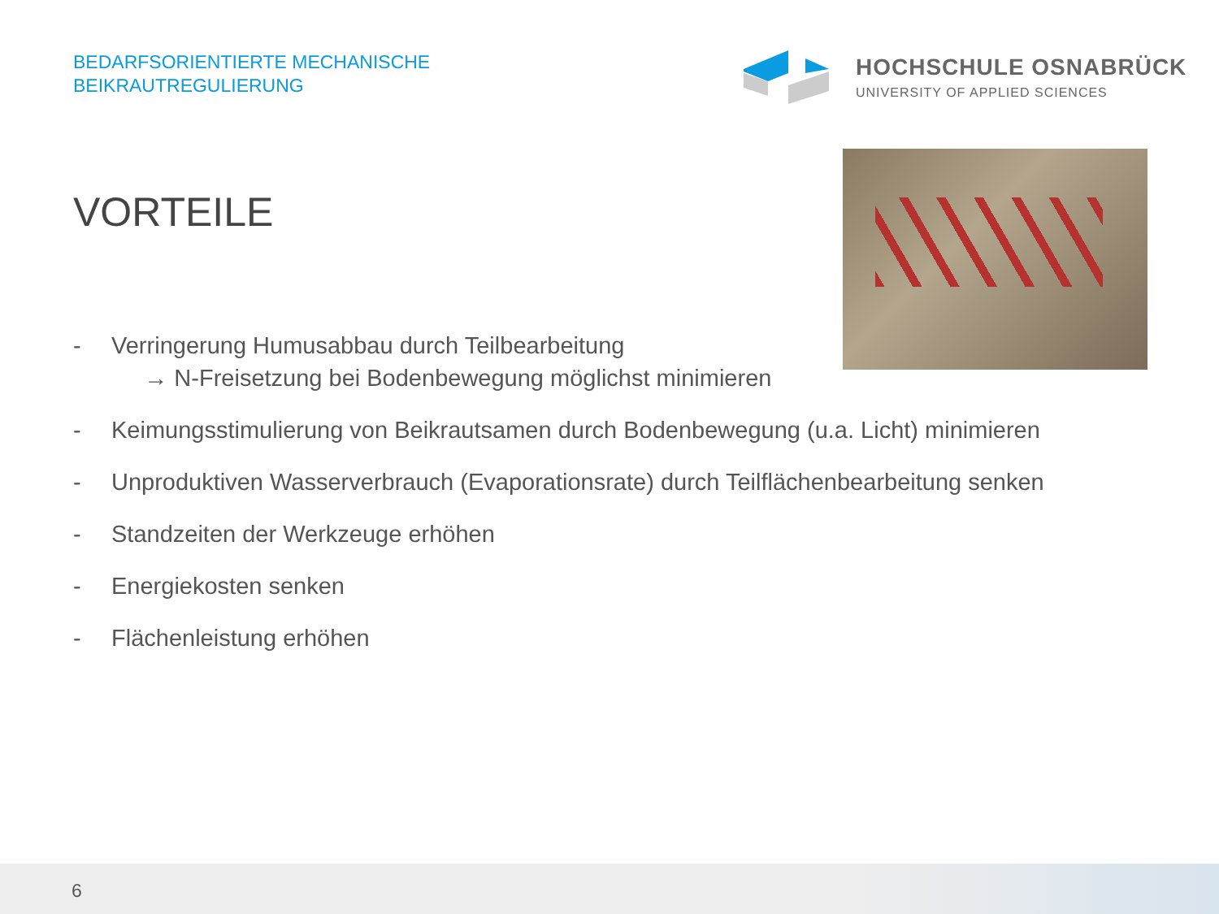BEDARFSORIENTIERTE MECHANISCHE
BEIKRAUTREGULIERUNG
HOCHSCHULE OSNABRÜCK
UNIVERSITY OF APPLIED SCIENCES
VORTEILE
- Verringerung Humusabbau durch Teilbearbeitung
→ N-Freisetzung bei Bodenbewegung möglichst minimieren
- Keimungsstimulierung von Beikrautsamen durch Bodenbewegung (u.a. Licht) minimieren
- Unproduktiven Wasserverbrauch (Evaporationsrate) durch Teilflächenbearbeitung senken
- Standzeiten der Werkzeuge erhöhen
- Energiekosten senken
- Flächenleistung erhöhen
6